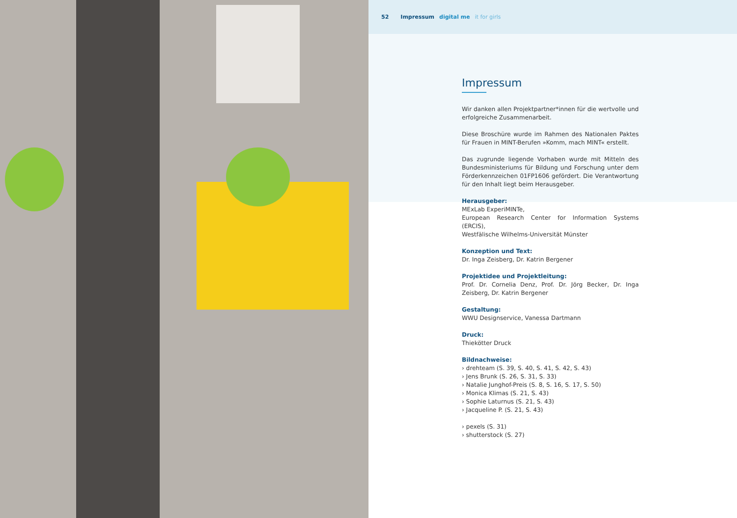52 Impressum digital me it for girls
Impressum
Wir danken allen Projektpartner*innen für die wertvolle und erfolgreiche Zusammenarbeit.
Diese Broschüre wurde im Rahmen des Nationalen Paktes für Frauen in MINT-Berufen »Komm, mach MINT« erstellt.
Das zugrunde liegende Vorhaben wurde mit Mitteln des Bundesministeriums für Bildung und Forschung unter dem Förderkennzeichen 01FP1606 gefördert. Die Verantwortung für den Inhalt liegt beim Herausgeber.
Herausgeber:
MExLab ExperiMINTe,
European Research Center for Information Systems (ERCIS),
Westfälische Wilhelms-Universität Münster
Konzeption und Text:
Dr. Inga Zeisberg, Dr. Katrin Bergener
Projektidee und Projektleitung:
Prof. Dr. Cornelia Denz, Prof. Dr. Jörg Becker, Dr. Inga Zeisberg, Dr. Katrin Bergener
Gestaltung:
WWU Designservice, Vanessa Dartmann
Druck:
Thiekötter Druck
Bildnachweise:
› drehteam (S. 39, S. 40, S. 41, S. 42, S. 43)
› Jens Brunk (S. 26, S. 31, S. 33)
› Natalie Junghof-Preis (S. 8, S. 16, S. 17, S. 50)
› Monica Klimas (S. 21, S. 43)
› Sophie Laturnus (S. 21, S. 43)
› Jacqueline P. (S. 21, S. 43)
› pexels (S. 31)
› shutterstock (S. 27)